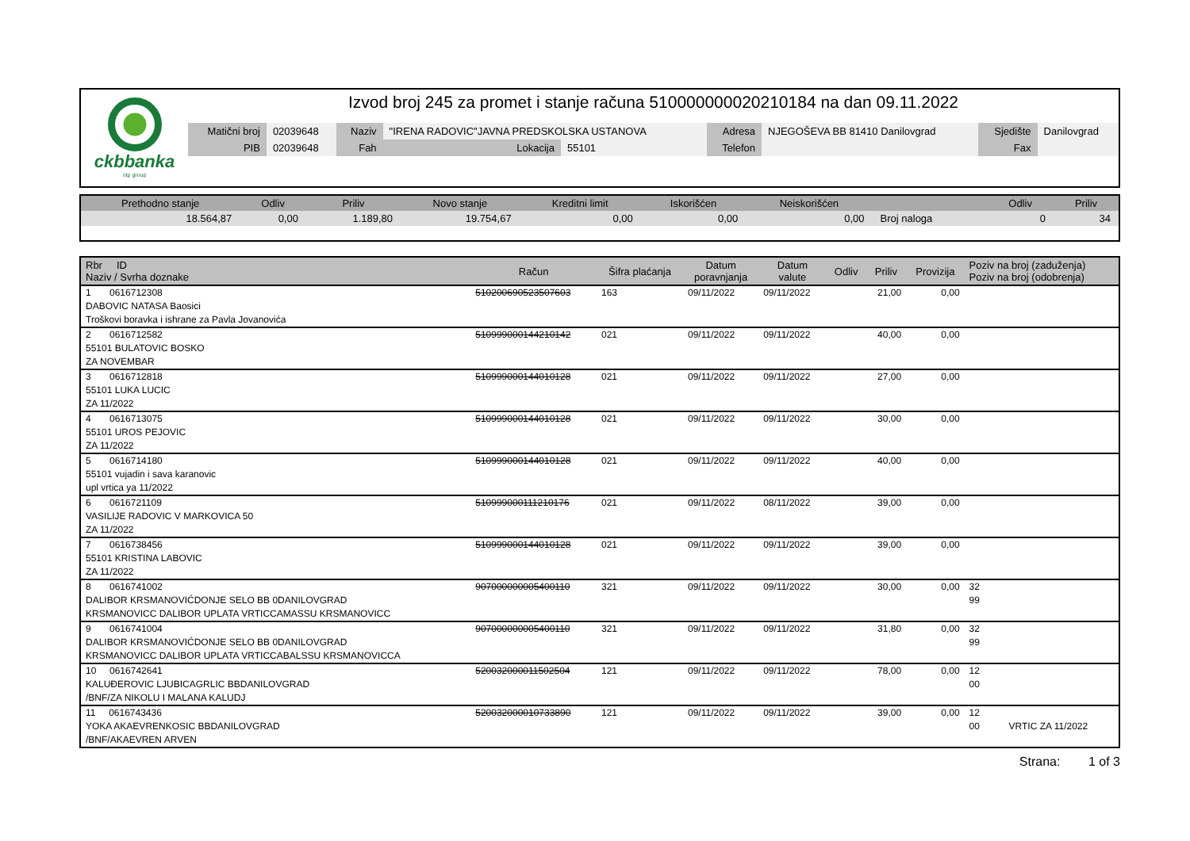ckbbanka
otp group
Izvod broj 245 za promet i stanje računa 510000000020210184 na dan 09.11.2022
| Matični broj | 02039648 | Naziv | "IRENA RADOVIC"JAVNA PREDSKOLSKA USTANOVA | | Adresa | NJEGOŠEVA BB 81410 Danilovgrad | Sjedište | Danilovgrad |
| PIB | 02039648 | Fah | Lokacija | 55101 | Telefon | | Fax | |
| Prethodno stanje | Odliv | Priliv | Novo stanje | Kreditni limit | Iskorišćen | Neiskorišćen | | Odliv | Priliv |
| --- | --- | --- | --- | --- | --- | --- | --- | --- | --- |
| 18.564,87 | 0,00 | 1.189,80 | 19.754,67 | 0,00 | 0,00 | 0,00 | Broj naloga | 0 | 34 |
| Rbr ID Naziv / Svrha doznake | Račun | Šifra plaćanja | Datum poravnjanja | Datum valute | Odliv | Priliv | Provizija | Poziv na broj (zaduženja) Poziv na broj (odobrenja) |
| --- | --- | --- | --- | --- | --- | --- | --- | --- |
| 1 0616712308 DABOVIC NATASA Baosici Troškovi boravka i ishrane za Pavla Jovanovića | 510200690523507603 | 163 | 09/11/2022 | 09/11/2022 | | 21,00 | 0,00 | |
| 2 0616712582 55101 BULATOVIC BOSKO ZA NOVEMBAR | 510999000144210142 | 021 | 09/11/2022 | 09/11/2022 | | 40,00 | 0,00 | |
| 3 0616712818 55101 LUKA LUCIC ZA 11/2022 | 510999000144010128 | 021 | 09/11/2022 | 09/11/2022 | | 27,00 | 0,00 | |
| 4 0616713075 55101 UROS PEJOVIC ZA 11/2022 | 510999000144010128 | 021 | 09/11/2022 | 09/11/2022 | | 30,00 | 0,00 | |
| 5 0616714180 55101 vujadin i sava karanovic upl vrtica ya 11/2022 | 510999000144010128 | 021 | 09/11/2022 | 09/11/2022 | | 40,00 | 0,00 | |
| 6 0616721109 VASILIJE RADOVIC V MARKOVICA 50 ZA 11/2022 | 510999000111210176 | 021 | 09/11/2022 | 08/11/2022 | | 39,00 | 0,00 | |
| 7 0616738456 55101 KRISTINA LABOVIC ZA 11/2022 | 510999000144010128 | 021 | 09/11/2022 | 09/11/2022 | | 39,00 | 0,00 | |
| 8 0616741002 DALIBOR KRSMANOVIĆDONJE SELO BB 0DANILOVGRAD KRSMANOVICC DALIBOR UPLATA VRTICCAMASSU KRSMANOVICC | 907000000005400110 | 321 | 09/11/2022 | 09/11/2022 | | 30,00 | 0,00 | 32 99 |
| 9 0616741004 DALIBOR KRSMANOVIĆDONJE SELO BB 0DANILOVGRAD KRSMANOVICC DALIBOR UPLATA VRTICCABALSSU KRSMANOVICCA | 907000000005400110 | 321 | 09/11/2022 | 09/11/2022 | | 31,80 | 0,00 | 32 99 |
| 10 0616742641 KALUĐEROVIC LJUBICAGRLIC BBDANILOVGRAD /BNF/ZA NIKOLU I MALANA KALUDJ | 520032000011502504 | 121 | 09/11/2022 | 09/11/2022 | | 78,00 | 0,00 | 12 00 |
| 11 0616743436 YOKA AKAEVRENKOSIC BBDANILOVGRAD /BNF/AKAEVREN ARVEN | 520032000010733890 | 121 | 09/11/2022 | 09/11/2022 | | 39,00 | 0,00 | 12 00 VRTIC ZA 11/2022 |
Strana: 1 of 3